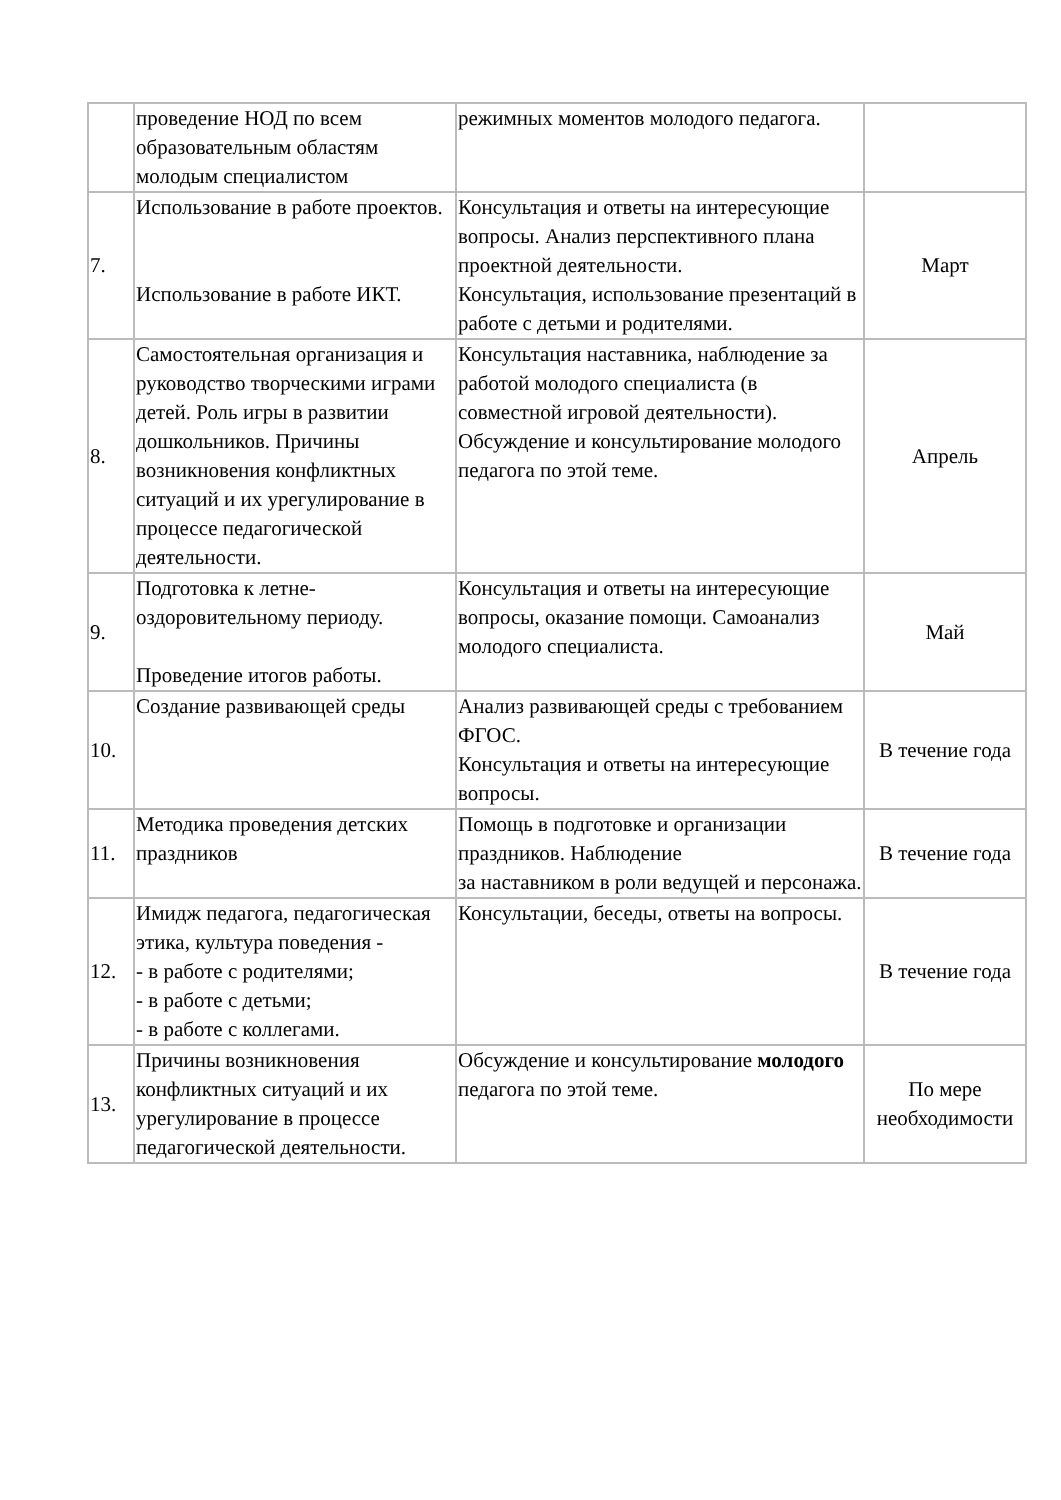| | проведение НОД по всем образовательным областям молодым специалистом | режимных моментов молодого педагога. | |
| 7. | Использование в работе проектов. Использование в работе ИКТ. | Консультация и ответы на интересующие вопросы. Анализ перспективного плана проектной деятельности. Консультация, использование презентаций в работе с детьми и родителями. | Март |
| 8. | Самостоятельная организация и руководство творческими играми детей. Роль игры в развитии дошкольников. Причины возникновения конфликтных ситуаций и их урегулирование в процессе педагогической деятельности. | Консультация наставника, наблюдение за работой молодого специалиста (в совместной игровой деятельности). Обсуждение и консультирование молодого педагога по этой теме. | Апрель |
| 9. | Подготовка к летне-оздоровительному периоду. Проведение итогов работы. | Консультация и ответы на интересующие вопросы, оказание помощи. Самоанализ молодого специалиста. | Май |
| 10. | Создание развивающей среды | Анализ развивающей среды с требованием ФГОС. Консультация и ответы на интересующие вопросы. | В течение года |
| 11. | Методика проведения детских праздников | Помощь в подготовке и организации праздников. Наблюдение за наставником в роли ведущей и персонажа. | В течение года |
| 12. | Имидж педагога, педагогическая этика, культура поведения - - в работе с родителями; - в работе с детьми; - в работе с коллегами. | Консультации, беседы, ответы на вопросы. | В течение года |
| 13. | Причины возникновения конфликтных ситуаций и их урегулирование в процессе педагогической деятельности. | Обсуждение и консультирование молодого педагога по этой теме. | По мере необходимости |